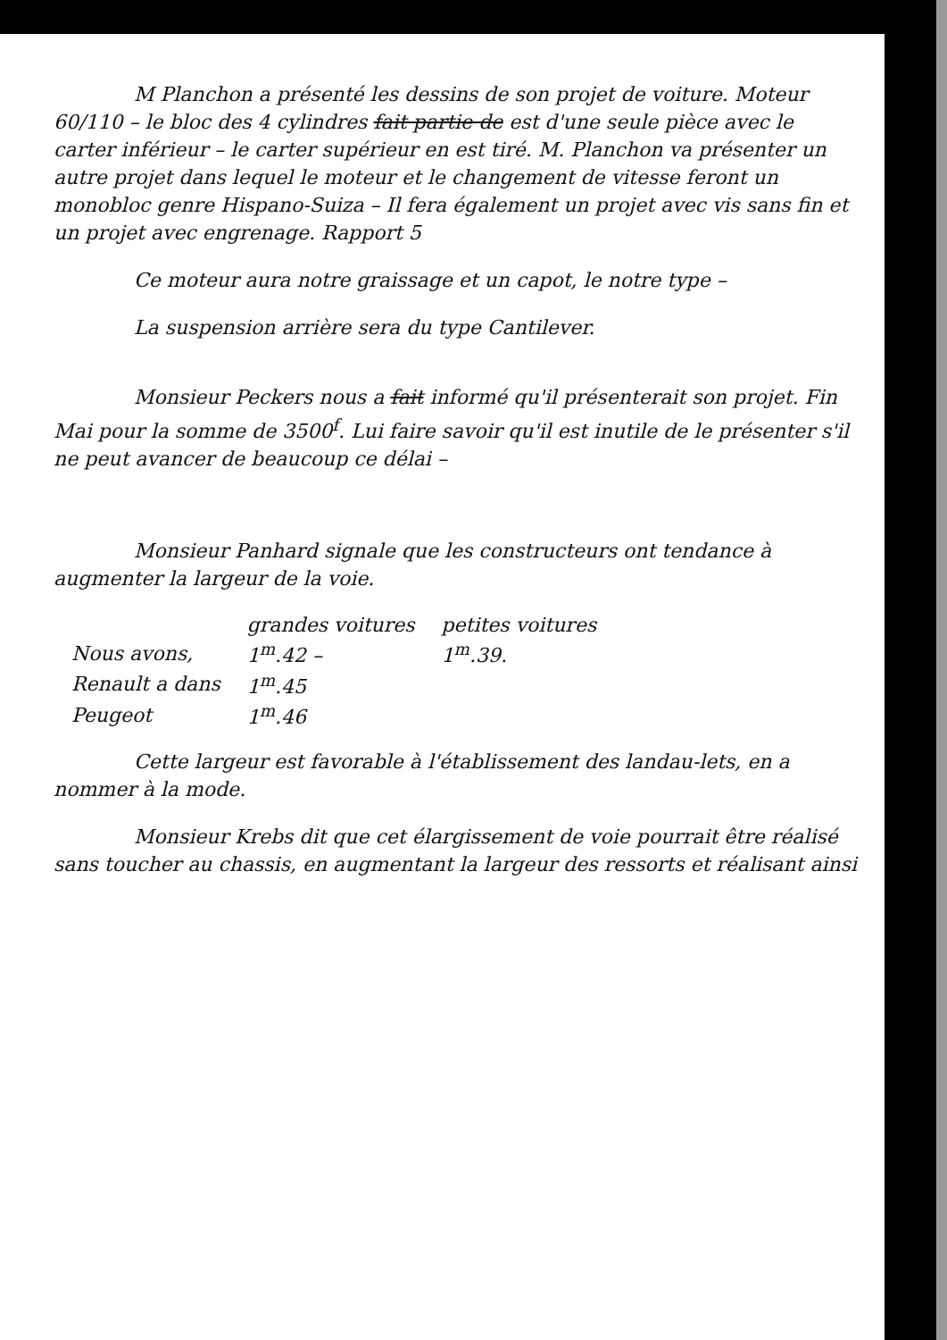M Planchon a présenté les dessins de son projet de voiture. Moteur 60/110 – le bloc des 4 cylindres fait partie de est d'une seule pièce avec le carter inférieur – le carter supérieur en est tiré. M. Planchon va présenter un autre projet dans lequel le moteur et le changement de vitesse feront un monobloc genre Hispano-Suiza – Il fera également un projet avec vis sans fin et un projet avec engrenage. Rapport 5
Ce moteur aura notre graissage et un capot, le notre type –
La suspension arrière sera du type Cantilever.
Monsieur Peckers nous a fait informé qu'il présenterait son projet. Fin Mai pour la somme de 3500<sup>f</sup>. Lui faire savoir qu'il est inutile de le présenter s'il ne peut avancer de beaucoup ce délai –
Monsieur Panhard signale que les constructeurs ont tendance à augmenter la largeur de la voie.
| | grandes voitures | petites voitures |
| Nous avons, | 1<sup>m</sup>.42 – | 1<sup>m</sup>.39. |
| Renault a dans | 1<sup>m</sup>.45 | |
| Peugeot | 1<sup>m</sup>.46 | |
Cette largeur est favorable à l'établissement des landau-lets, en a nommer à la mode.
Monsieur Krebs dit que cet élargissement de voie pourrait être réalisé sans toucher au chassis, en augmentant la largeur des ressorts et réalisant ainsi